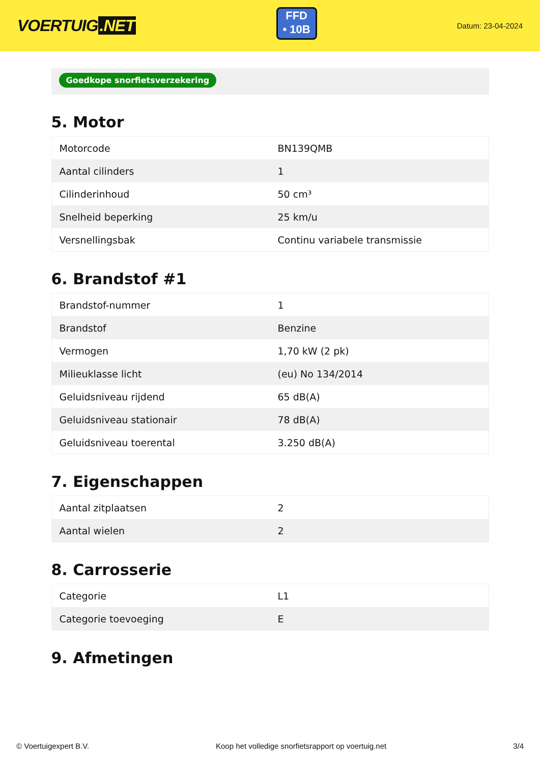VOERTUIG.NET
FFD
• 10B
Datum: 23-04-2024
Goedkope snorfietsverzekering
5. Motor
| Motorcode | BN139QMB |
| Aantal cilinders | 1 |
| Cilinderinhoud | 50 cm³ |
| Snelheid beperking | 25 km/u |
| Versnellingsbak | Continu variabele transmissie |
6. Brandstof #1
| Brandstof-nummer | 1 |
| Brandstof | Benzine |
| Vermogen | 1,70 kW (2 pk) |
| Milieuklasse licht | (eu) No 134/2014 |
| Geluidsniveau rijdend | 65 dB(A) |
| Geluidsniveau stationair | 78 dB(A) |
| Geluidsniveau toerental | 3.250 dB(A) |
7. Eigenschappen
| Aantal zitplaatsen | 2 |
| Aantal wielen | 2 |
8. Carrosserie
| Categorie | L1 |
| Categorie toevoeging | E |
9. Afmetingen
© Voertuigexpert B.V. Koop het volledige snorfietsrapport op voertuig.net 3/4